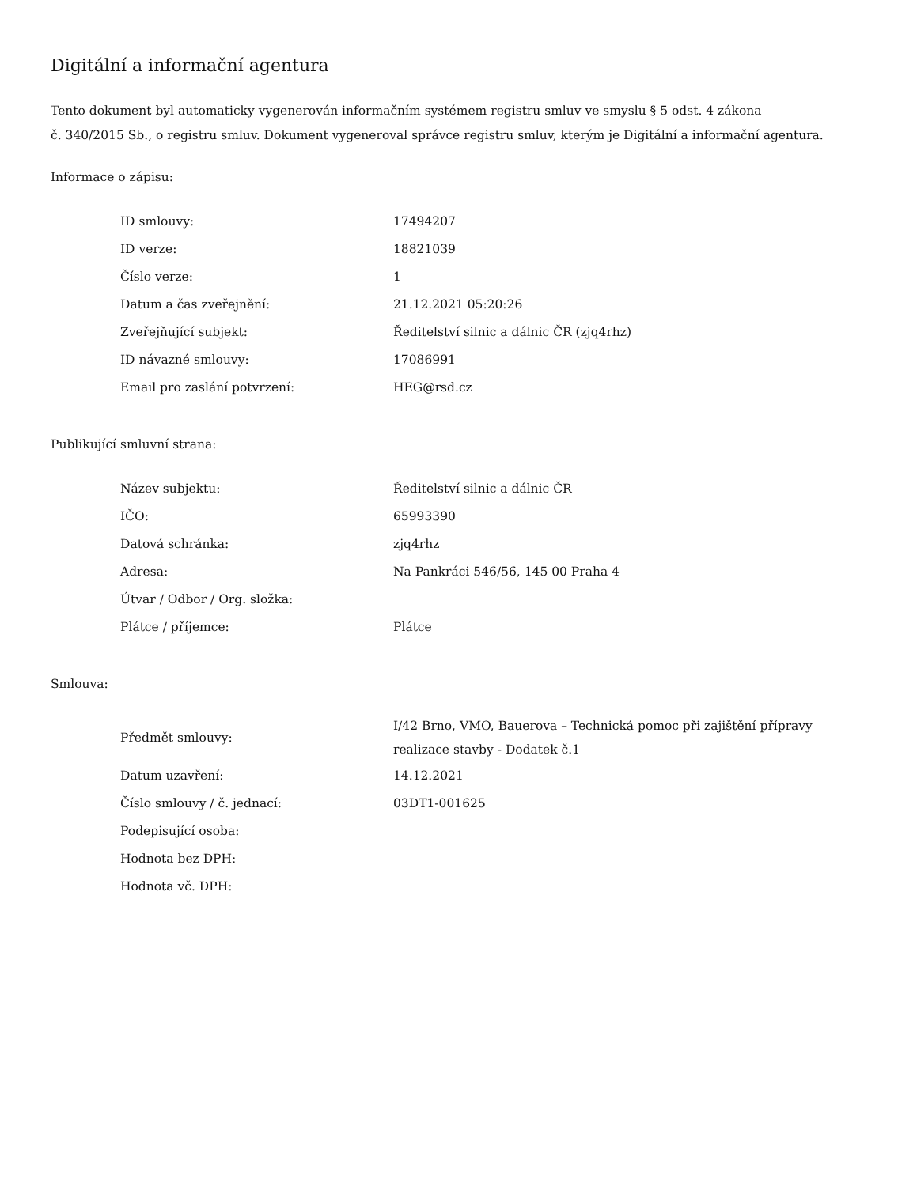Digitální a informační agentura
Tento dokument byl automaticky vygenerován informačním systémem registru smluv ve smyslu § 5 odst. 4 zákona
č. 340/2015 Sb., o registru smluv. Dokument vygeneroval správce registru smluv, kterým je Digitální a informační agentura.
Informace o zápisu:
| ID smlouvy: | 17494207 |
| ID verze: | 18821039 |
| Číslo verze: | 1 |
| Datum a čas zveřejnění: | 21.12.2021 05:20:26 |
| Zveřejňující subjekt: | Ředitelství silnic a dálnic ČR (zjq4rhz) |
| ID návazné smlouvy: | 17086991 |
| Email pro zaslání potvrzení: | HEG@rsd.cz |
Publikující smluvní strana:
| Název subjektu: | Ředitelství silnic a dálnic ČR |
| IČO: | 65993390 |
| Datová schránka: | zjq4rhz |
| Adresa: | Na Pankráci 546/56, 145 00 Praha 4 |
| Útvar / Odbor / Org. složka: | |
| Plátce / příjemce: | Plátce |
Smlouva:
| Předmět smlouvy: | I/42 Brno, VMO, Bauerova – Technická pomoc při zajištění přípravy realizace stavby - Dodatek č.1 |
| Datum uzavření: | 14.12.2021 |
| Číslo smlouvy / č. jednací: | 03DT1-001625 |
| Podepisující osoba: | |
| Hodnota bez DPH: | |
| Hodnota vč. DPH: | |